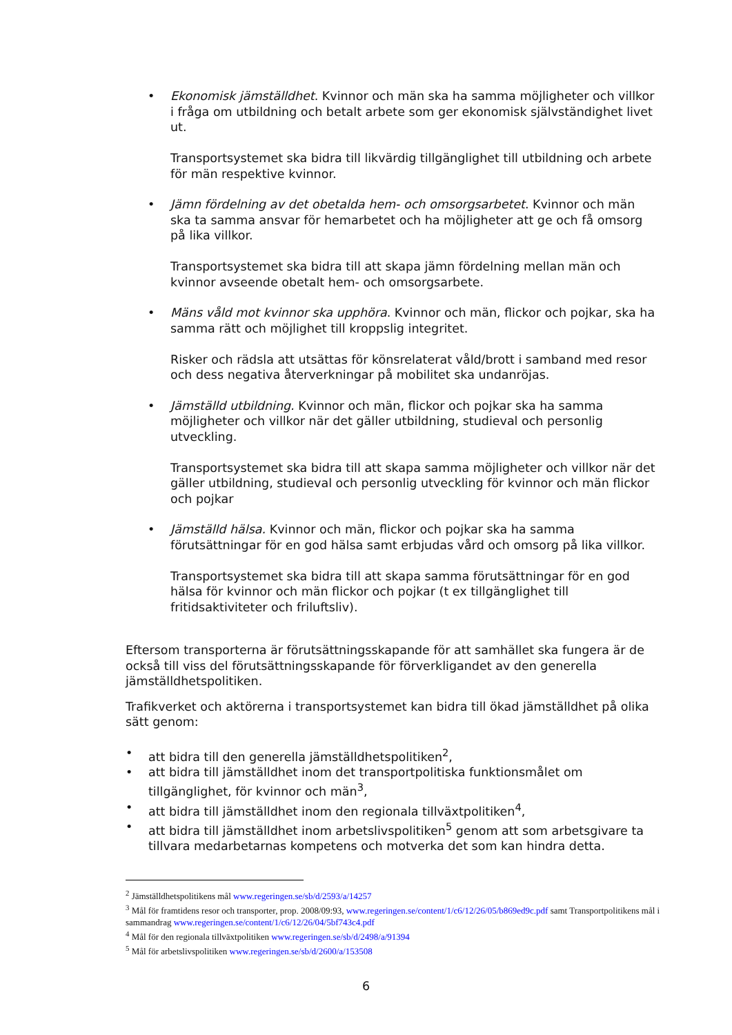• Ekonomisk jämställdhet. Kvinnor och män ska ha samma möjligheter och villkor i fråga om utbildning och betalt arbete som ger ekonomisk självständighet livet ut.
Transportsystemet ska bidra till likvärdig tillgänglighet till utbildning och arbete för män respektive kvinnor.
• Jämn fördelning av det obetalda hem- och omsorgsarbetet. Kvinnor och män ska ta samma ansvar för hemarbetet och ha möjligheter att ge och få omsorg på lika villkor.
Transportsystemet ska bidra till att skapa jämn fördelning mellan män och kvinnor avseende obetalt hem- och omsorgsarbete.
• Mäns våld mot kvinnor ska upphöra. Kvinnor och män, flickor och pojkar, ska ha samma rätt och möjlighet till kroppslig integritet.
Risker och rädsla att utsättas för könsrelaterat våld/brott i samband med resor och dess negativa återverkningar på mobilitet ska undanröjas.
• Jämställd utbildning. Kvinnor och män, flickor och pojkar ska ha samma möjligheter och villkor när det gäller utbildning, studieval och personlig utveckling.
Transportsystemet ska bidra till att skapa samma möjligheter och villkor när det gäller utbildning, studieval och personlig utveckling för kvinnor och män flickor och pojkar
• Jämställd hälsa. Kvinnor och män, flickor och pojkar ska ha samma förutsättningar för en god hälsa samt erbjudas vård och omsorg på lika villkor.
Transportsystemet ska bidra till att skapa samma förutsättningar för en god hälsa för kvinnor och män flickor och pojkar (t ex tillgänglighet till fritidsaktiviteter och friluftsliv).
Eftersom transporterna är förutsättningsskapande för att samhället ska fungera är de också till viss del förutsättningsskapande för förverkligandet av den generella jämställdhetspolitiken.
Trafikverket och aktörerna i transportsystemet kan bidra till ökad jämställdhet på olika sätt genom:
• att bidra till den generella jämställdhetspolitiken<sup>2</sup>,
• att bidra till jämställdhet inom det transportpolitiska funktionsmålet om tillgänglighet, för kvinnor och män<sup>3</sup>,
• att bidra till jämställdhet inom den regionala tillväxtpolitiken<sup>4</sup>,
• att bidra till jämställdhet inom arbetslivspolitiken<sup>5</sup> genom att som arbetsgivare ta tillvara medarbetarnas kompetens och motverka det som kan hindra detta.
<sup>2</sup> Jämställdhetspolitikens mål www.regeringen.se/sb/d/2593/a/14257
<sup>3</sup> Mål för framtidens resor och transporter, prop. 2008/09:93, www.regeringen.se/content/1/c6/12/26/05/b869ed9c.pdf samt Transportpolitikens mål i sammandrag www.regeringen.se/content/1/c6/12/26/04/5bf743c4.pdf
<sup>4</sup> Mål för den regionala tillväxtpolitiken www.regeringen.se/sb/d/2498/a/91394
<sup>5</sup> Mål för arbetslivspolitiken www.regeringen.se/sb/d/2600/a/153508
6